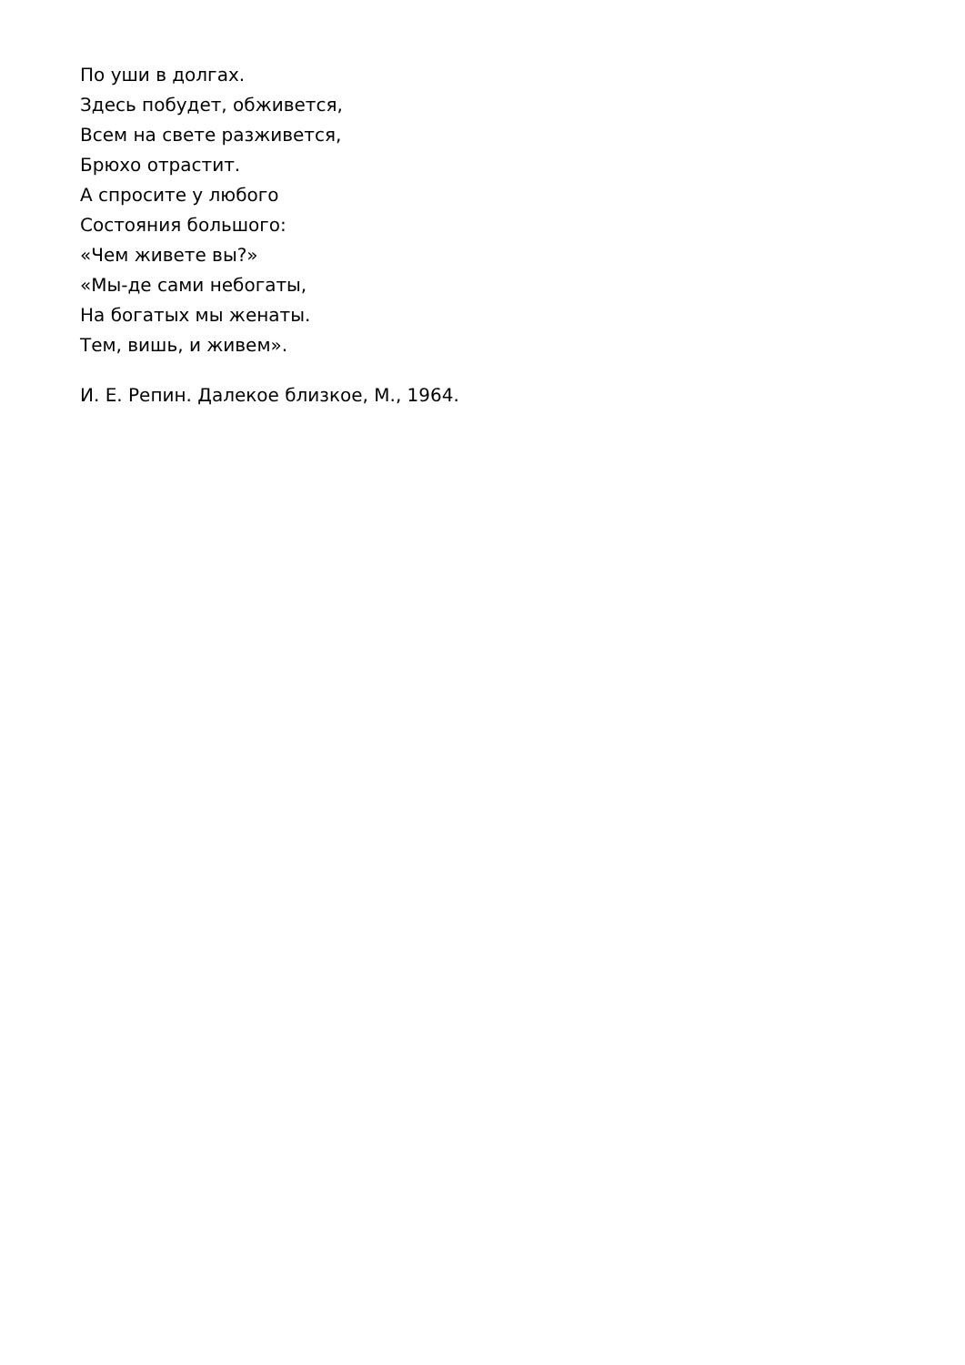По уши в долгах.
Здесь побудет, обживется,
Всем на свете разживется,
Брюхо отрастит.
А спросите у любого
Состояния большого:
«Чем живете вы?»
«Мы-де сами небогаты,
На богатых мы женаты.
Тем, вишь, и живем».
И. Е. Репин. Далекое близкое, М., 1964.